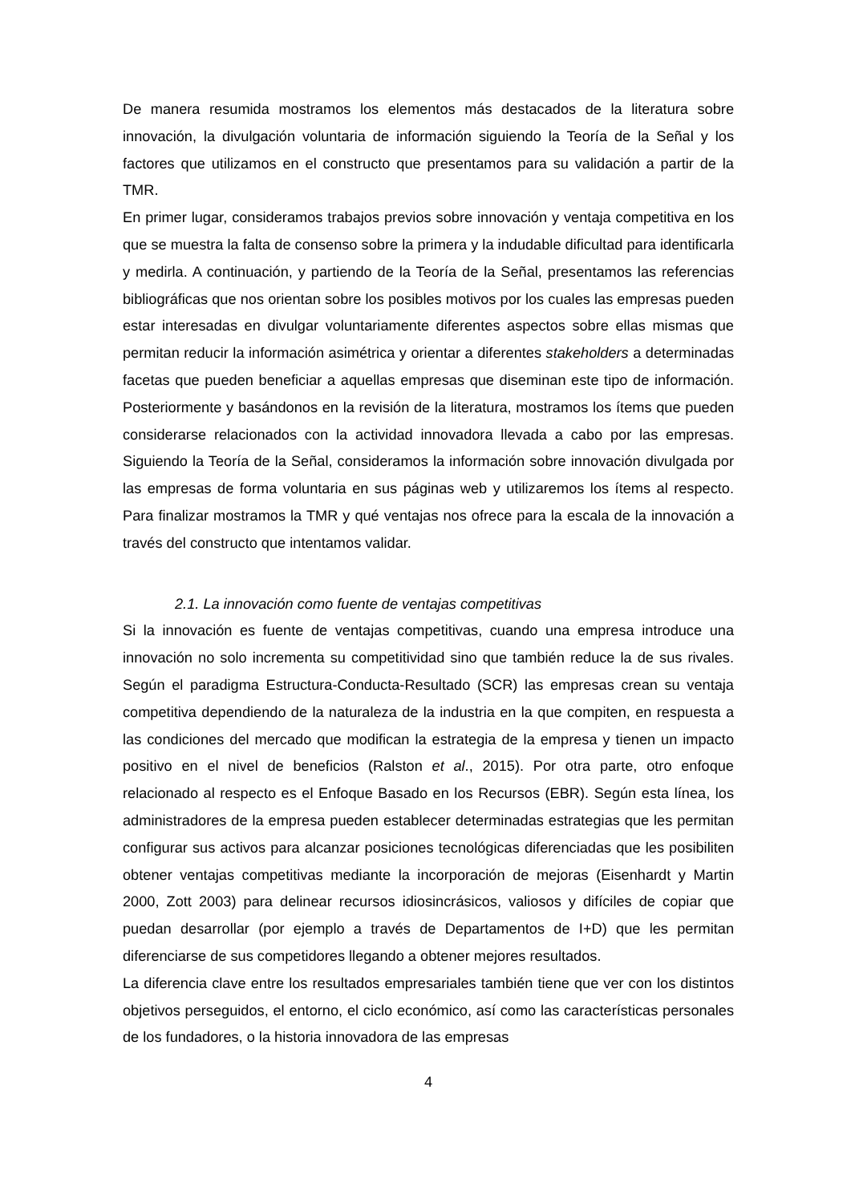De manera resumida mostramos los elementos más destacados de la literatura sobre innovación, la divulgación voluntaria de información siguiendo la Teoría de la Señal y los factores que utilizamos en el constructo que presentamos para su validación a partir de la TMR.
En primer lugar, consideramos trabajos previos sobre innovación y ventaja competitiva en los que se muestra la falta de consenso sobre la primera y la indudable dificultad para identificarla y medirla. A continuación, y partiendo de la Teoría de la Señal, presentamos las referencias bibliográficas que nos orientan sobre los posibles motivos por los cuales las empresas pueden estar interesadas en divulgar voluntariamente diferentes aspectos sobre ellas mismas que permitan reducir la información asimétrica y orientar a diferentes stakeholders a determinadas facetas que pueden beneficiar a aquellas empresas que diseminan este tipo de información. Posteriormente y basándonos en la revisión de la literatura, mostramos los ítems que pueden considerarse relacionados con la actividad innovadora llevada a cabo por las empresas. Siguiendo la Teoría de la Señal, consideramos la información sobre innovación divulgada por las empresas de forma voluntaria en sus páginas web y utilizaremos los ítems al respecto. Para finalizar mostramos la TMR y qué ventajas nos ofrece para la escala de la innovación a través del constructo que intentamos validar.
2.1. La innovación como fuente de ventajas competitivas
Si la innovación es fuente de ventajas competitivas, cuando una empresa introduce una innovación no solo incrementa su competitividad sino que también reduce la de sus rivales. Según el paradigma Estructura-Conducta-Resultado (SCR) las empresas crean su ventaja competitiva dependiendo de la naturaleza de la industria en la que compiten, en respuesta a las condiciones del mercado que modifican la estrategia de la empresa y tienen un impacto positivo en el nivel de beneficios (Ralston et al., 2015). Por otra parte, otro enfoque relacionado al respecto es el Enfoque Basado en los Recursos (EBR). Según esta línea, los administradores de la empresa pueden establecer determinadas estrategias que les permitan configurar sus activos para alcanzar posiciones tecnológicas diferenciadas que les posibiliten obtener ventajas competitivas mediante la incorporación de mejoras (Eisenhardt y Martin 2000, Zott 2003) para delinear recursos idiosincrásicos, valiosos y difíciles de copiar que puedan desarrollar (por ejemplo a través de Departamentos de I+D) que les permitan diferenciarse de sus competidores llegando a obtener mejores resultados.
La diferencia clave entre los resultados empresariales también tiene que ver con los distintos objetivos perseguidos, el entorno, el ciclo económico, así como las características personales de los fundadores, o la historia innovadora de las empresas
4